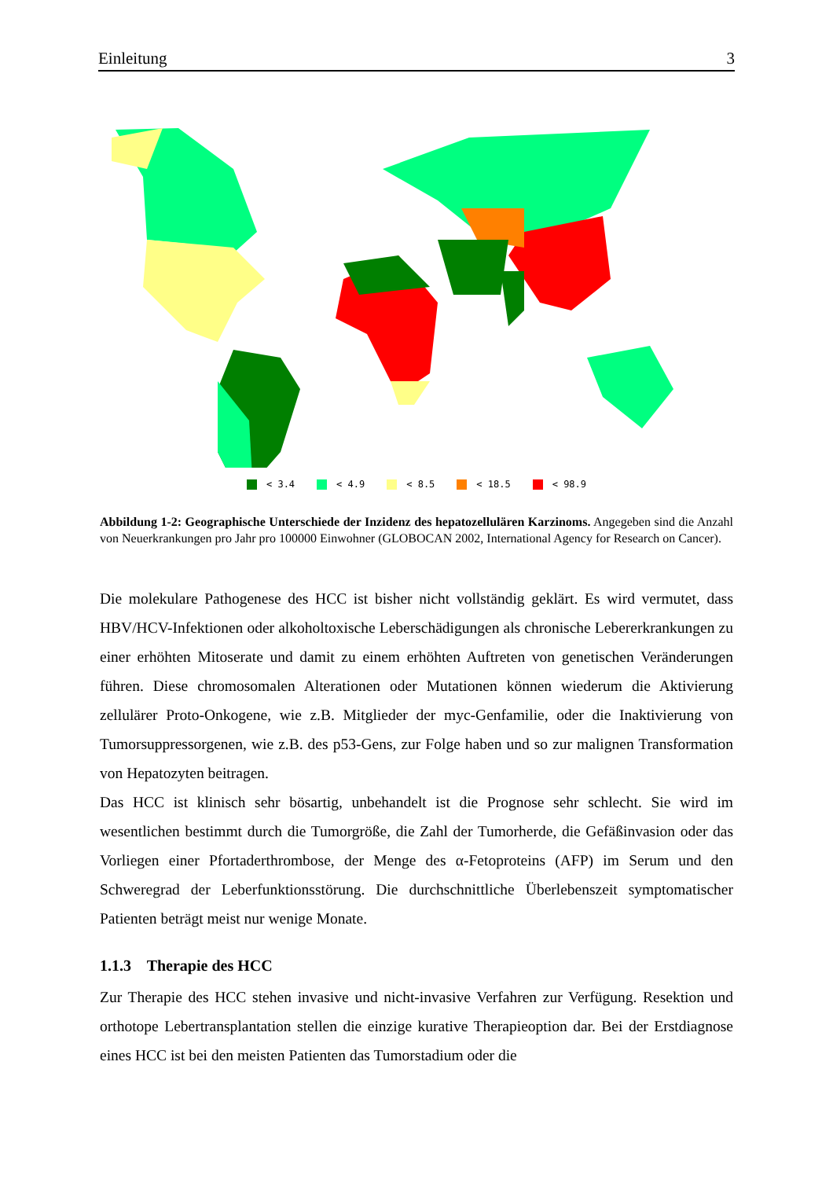Einleitung 3
< 3.4 < 4.9 < 8.5 < 18.5 < 98.9
Abbildung 1-2: Geographische Unterschiede der Inzidenz des hepatozellulären Karzinoms. Angegeben sind die Anzahl von Neuerkrankungen pro Jahr pro 100000 Einwohner (GLOBOCAN 2002, International Agency for Research on Cancer).
Die molekulare Pathogenese des HCC ist bisher nicht vollständig geklärt. Es wird vermutet, dass HBV/HCV-Infektionen oder alkoholtoxische Leberschädigungen als chronische Lebererkrankungen zu einer erhöhten Mitoserate und damit zu einem erhöhten Auftreten von genetischen Veränderungen führen. Diese chromosomalen Alterationen oder Mutationen können wiederum die Aktivierung zellulärer Proto-Onkogene, wie z.B. Mitglieder der myc-Genfamilie, oder die Inaktivierung von Tumorsuppressorgenen, wie z.B. des p53-Gens, zur Folge haben und so zur malignen Transformation von Hepatozyten beitragen.
Das HCC ist klinisch sehr bösartig, unbehandelt ist die Prognose sehr schlecht. Sie wird im wesentlichen bestimmt durch die Tumorgröße, die Zahl der Tumorherde, die Gefäßinvasion oder das Vorliegen einer Pfortaderthrombose, der Menge des α-Fetoproteins (AFP) im Serum und den Schweregrad der Leberfunktionsstörung. Die durchschnittliche Überlebenszeit symptomatischer Patienten beträgt meist nur wenige Monate.
1.1.3 Therapie des HCC
Zur Therapie des HCC stehen invasive und nicht-invasive Verfahren zur Verfügung. Resektion und orthotope Lebertransplantation stellen die einzige kurative Therapieoption dar. Bei der Erstdiagnose eines HCC ist bei den meisten Patienten das Tumorstadium oder die